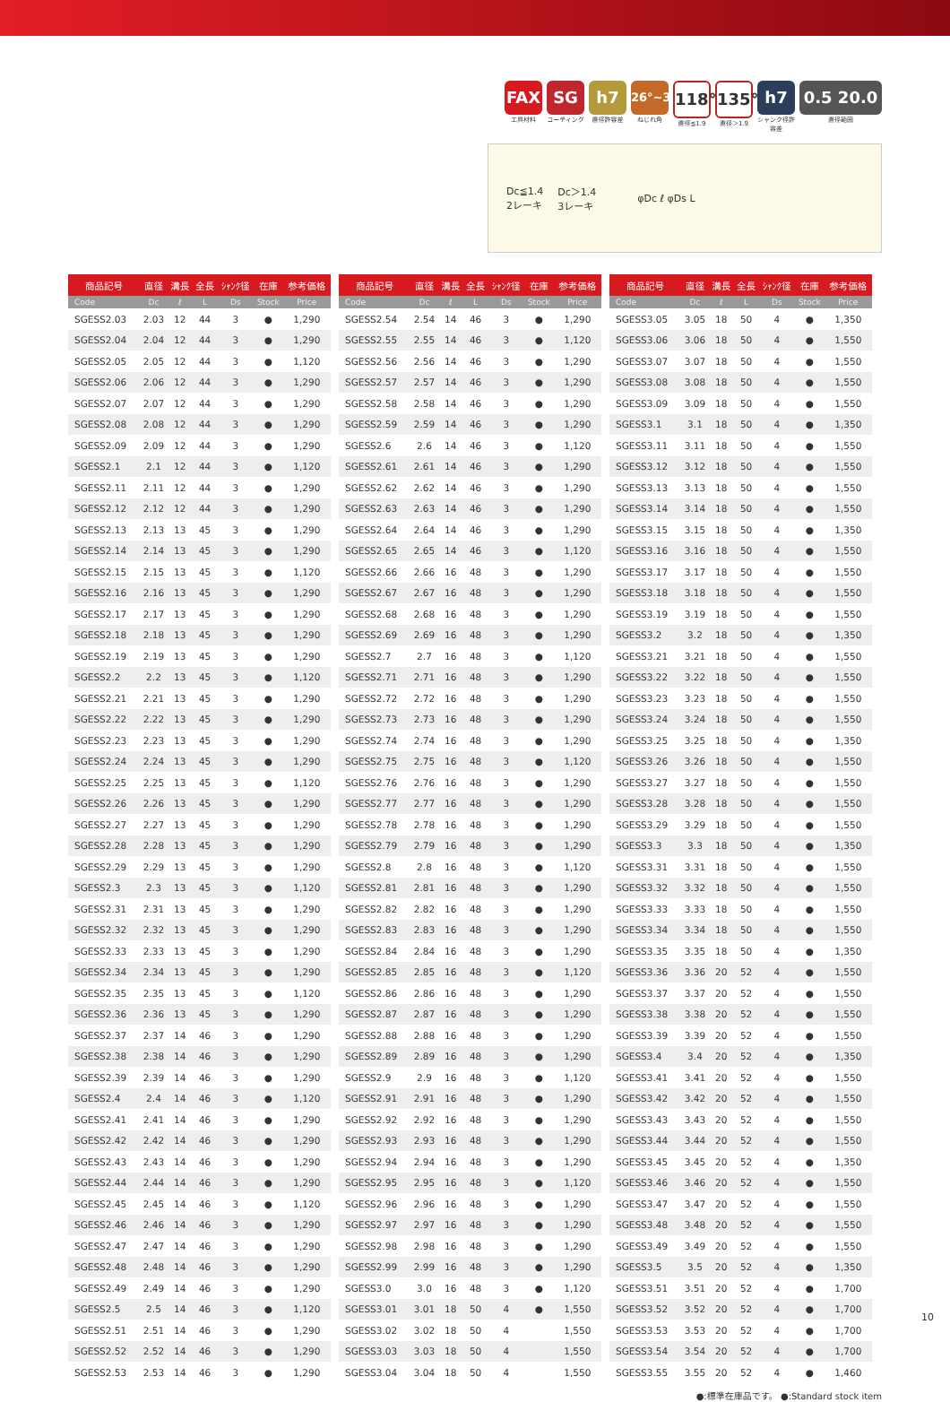FAX
工具材料
SG
コーティング
h7
直径許容差
26°~33°
ねじれ角
118°
直径≦1.9
135°
直径＞1.9
h7
シャンク径許容差
0.5 20.0
直径範囲
Dc≦1.4
2レーキ Dc＞1.4
3レーキ φDc ℓ φDs L
| 商品記号 | 直径 | 溝長 | 全長 | ｼｬﾝｸ径 | 在庫 | 参考価格 |
| --- | --- | --- | --- | --- | --- | --- |
| Code | Dc | ℓ | L | Ds | Stock | Price |
| SGESS2.03 | 2.03 | 12 | 44 | 3 | ● | 1,290 |
| SGESS2.04 | 2.04 | 12 | 44 | 3 | ● | 1,290 |
| SGESS2.05 | 2.05 | 12 | 44 | 3 | ● | 1,120 |
| SGESS2.06 | 2.06 | 12 | 44 | 3 | ● | 1,290 |
| SGESS2.07 | 2.07 | 12 | 44 | 3 | ● | 1,290 |
| SGESS2.08 | 2.08 | 12 | 44 | 3 | ● | 1,290 |
| SGESS2.09 | 2.09 | 12 | 44 | 3 | ● | 1,290 |
| SGESS2.1 | 2.1 | 12 | 44 | 3 | ● | 1,120 |
| SGESS2.11 | 2.11 | 12 | 44 | 3 | ● | 1,290 |
| SGESS2.12 | 2.12 | 12 | 44 | 3 | ● | 1,290 |
| SGESS2.13 | 2.13 | 13 | 45 | 3 | ● | 1,290 |
| SGESS2.14 | 2.14 | 13 | 45 | 3 | ● | 1,290 |
| SGESS2.15 | 2.15 | 13 | 45 | 3 | ● | 1,120 |
| SGESS2.16 | 2.16 | 13 | 45 | 3 | ● | 1,290 |
| SGESS2.17 | 2.17 | 13 | 45 | 3 | ● | 1,290 |
| SGESS2.18 | 2.18 | 13 | 45 | 3 | ● | 1,290 |
| SGESS2.19 | 2.19 | 13 | 45 | 3 | ● | 1,290 |
| SGESS2.2 | 2.2 | 13 | 45 | 3 | ● | 1,120 |
| SGESS2.21 | 2.21 | 13 | 45 | 3 | ● | 1,290 |
| SGESS2.22 | 2.22 | 13 | 45 | 3 | ● | 1,290 |
| SGESS2.23 | 2.23 | 13 | 45 | 3 | ● | 1,290 |
| SGESS2.24 | 2.24 | 13 | 45 | 3 | ● | 1,290 |
| SGESS2.25 | 2.25 | 13 | 45 | 3 | ● | 1,120 |
| SGESS2.26 | 2.26 | 13 | 45 | 3 | ● | 1,290 |
| SGESS2.27 | 2.27 | 13 | 45 | 3 | ● | 1,290 |
| SGESS2.28 | 2.28 | 13 | 45 | 3 | ● | 1,290 |
| SGESS2.29 | 2.29 | 13 | 45 | 3 | ● | 1,290 |
| SGESS2.3 | 2.3 | 13 | 45 | 3 | ● | 1,120 |
| SGESS2.31 | 2.31 | 13 | 45 | 3 | ● | 1,290 |
| SGESS2.32 | 2.32 | 13 | 45 | 3 | ● | 1,290 |
| SGESS2.33 | 2.33 | 13 | 45 | 3 | ● | 1,290 |
| SGESS2.34 | 2.34 | 13 | 45 | 3 | ● | 1,290 |
| SGESS2.35 | 2.35 | 13 | 45 | 3 | ● | 1,120 |
| SGESS2.36 | 2.36 | 13 | 45 | 3 | ● | 1,290 |
| SGESS2.37 | 2.37 | 14 | 46 | 3 | ● | 1,290 |
| SGESS2.38 | 2.38 | 14 | 46 | 3 | ● | 1,290 |
| SGESS2.39 | 2.39 | 14 | 46 | 3 | ● | 1,290 |
| SGESS2.4 | 2.4 | 14 | 46 | 3 | ● | 1,120 |
| SGESS2.41 | 2.41 | 14 | 46 | 3 | ● | 1,290 |
| SGESS2.42 | 2.42 | 14 | 46 | 3 | ● | 1,290 |
| SGESS2.43 | 2.43 | 14 | 46 | 3 | ● | 1,290 |
| SGESS2.44 | 2.44 | 14 | 46 | 3 | ● | 1,290 |
| SGESS2.45 | 2.45 | 14 | 46 | 3 | ● | 1,120 |
| SGESS2.46 | 2.46 | 14 | 46 | 3 | ● | 1,290 |
| SGESS2.47 | 2.47 | 14 | 46 | 3 | ● | 1,290 |
| SGESS2.48 | 2.48 | 14 | 46 | 3 | ● | 1,290 |
| SGESS2.49 | 2.49 | 14 | 46 | 3 | ● | 1,290 |
| SGESS2.5 | 2.5 | 14 | 46 | 3 | ● | 1,120 |
| SGESS2.51 | 2.51 | 14 | 46 | 3 | ● | 1,290 |
| SGESS2.52 | 2.52 | 14 | 46 | 3 | ● | 1,290 |
| SGESS2.53 | 2.53 | 14 | 46 | 3 | ● | 1,290 |
| 商品記号 | 直径 | 溝長 | 全長 | ｼｬﾝｸ径 | 在庫 | 参考価格 |
| --- | --- | --- | --- | --- | --- | --- |
| Code | Dc | ℓ | L | Ds | Stock | Price |
| SGESS2.54 | 2.54 | 14 | 46 | 3 | ● | 1,290 |
| SGESS2.55 | 2.55 | 14 | 46 | 3 | ● | 1,120 |
| SGESS2.56 | 2.56 | 14 | 46 | 3 | ● | 1,290 |
| SGESS2.57 | 2.57 | 14 | 46 | 3 | ● | 1,290 |
| SGESS2.58 | 2.58 | 14 | 46 | 3 | ● | 1,290 |
| SGESS2.59 | 2.59 | 14 | 46 | 3 | ● | 1,290 |
| SGESS2.6 | 2.6 | 14 | 46 | 3 | ● | 1,120 |
| SGESS2.61 | 2.61 | 14 | 46 | 3 | ● | 1,290 |
| SGESS2.62 | 2.62 | 14 | 46 | 3 | ● | 1,290 |
| SGESS2.63 | 2.63 | 14 | 46 | 3 | ● | 1,290 |
| SGESS2.64 | 2.64 | 14 | 46 | 3 | ● | 1,290 |
| SGESS2.65 | 2.65 | 14 | 46 | 3 | ● | 1,120 |
| SGESS2.66 | 2.66 | 16 | 48 | 3 | ● | 1,290 |
| SGESS2.67 | 2.67 | 16 | 48 | 3 | ● | 1,290 |
| SGESS2.68 | 2.68 | 16 | 48 | 3 | ● | 1,290 |
| SGESS2.69 | 2.69 | 16 | 48 | 3 | ● | 1,290 |
| SGESS2.7 | 2.7 | 16 | 48 | 3 | ● | 1,120 |
| SGESS2.71 | 2.71 | 16 | 48 | 3 | ● | 1,290 |
| SGESS2.72 | 2.72 | 16 | 48 | 3 | ● | 1,290 |
| SGESS2.73 | 2.73 | 16 | 48 | 3 | ● | 1,290 |
| SGESS2.74 | 2.74 | 16 | 48 | 3 | ● | 1,290 |
| SGESS2.75 | 2.75 | 16 | 48 | 3 | ● | 1,120 |
| SGESS2.76 | 2.76 | 16 | 48 | 3 | ● | 1,290 |
| SGESS2.77 | 2.77 | 16 | 48 | 3 | ● | 1,290 |
| SGESS2.78 | 2.78 | 16 | 48 | 3 | ● | 1,290 |
| SGESS2.79 | 2.79 | 16 | 48 | 3 | ● | 1,290 |
| SGESS2.8 | 2.8 | 16 | 48 | 3 | ● | 1,120 |
| SGESS2.81 | 2.81 | 16 | 48 | 3 | ● | 1,290 |
| SGESS2.82 | 2.82 | 16 | 48 | 3 | ● | 1,290 |
| SGESS2.83 | 2.83 | 16 | 48 | 3 | ● | 1,290 |
| SGESS2.84 | 2.84 | 16 | 48 | 3 | ● | 1,290 |
| SGESS2.85 | 2.85 | 16 | 48 | 3 | ● | 1,120 |
| SGESS2.86 | 2.86 | 16 | 48 | 3 | ● | 1,290 |
| SGESS2.87 | 2.87 | 16 | 48 | 3 | ● | 1,290 |
| SGESS2.88 | 2.88 | 16 | 48 | 3 | ● | 1,290 |
| SGESS2.89 | 2.89 | 16 | 48 | 3 | ● | 1,290 |
| SGESS2.9 | 2.9 | 16 | 48 | 3 | ● | 1,120 |
| SGESS2.91 | 2.91 | 16 | 48 | 3 | ● | 1,290 |
| SGESS2.92 | 2.92 | 16 | 48 | 3 | ● | 1,290 |
| SGESS2.93 | 2.93 | 16 | 48 | 3 | ● | 1,290 |
| SGESS2.94 | 2.94 | 16 | 48 | 3 | ● | 1,290 |
| SGESS2.95 | 2.95 | 16 | 48 | 3 | ● | 1,120 |
| SGESS2.96 | 2.96 | 16 | 48 | 3 | ● | 1,290 |
| SGESS2.97 | 2.97 | 16 | 48 | 3 | ● | 1,290 |
| SGESS2.98 | 2.98 | 16 | 48 | 3 | ● | 1,290 |
| SGESS2.99 | 2.99 | 16 | 48 | 3 | ● | 1,290 |
| SGESS3.0 | 3.0 | 16 | 48 | 3 | ● | 1,120 |
| SGESS3.01 | 3.01 | 18 | 50 | 4 | ● | 1,550 |
| SGESS3.02 | 3.02 | 18 | 50 | 4 | | 1,550 |
| SGESS3.03 | 3.03 | 18 | 50 | 4 | | 1,550 |
| SGESS3.04 | 3.04 | 18 | 50 | 4 | | 1,550 |
| 商品記号 | 直径 | 溝長 | 全長 | ｼｬﾝｸ径 | 在庫 | 参考価格 |
| --- | --- | --- | --- | --- | --- | --- |
| Code | Dc | ℓ | L | Ds | Stock | Price |
| SGESS3.05 | 3.05 | 18 | 50 | 4 | ● | 1,350 |
| SGESS3.06 | 3.06 | 18 | 50 | 4 | ● | 1,550 |
| SGESS3.07 | 3.07 | 18 | 50 | 4 | ● | 1,550 |
| SGESS3.08 | 3.08 | 18 | 50 | 4 | ● | 1,550 |
| SGESS3.09 | 3.09 | 18 | 50 | 4 | ● | 1,550 |
| SGESS3.1 | 3.1 | 18 | 50 | 4 | ● | 1,350 |
| SGESS3.11 | 3.11 | 18 | 50 | 4 | ● | 1,550 |
| SGESS3.12 | 3.12 | 18 | 50 | 4 | ● | 1,550 |
| SGESS3.13 | 3.13 | 18 | 50 | 4 | ● | 1,550 |
| SGESS3.14 | 3.14 | 18 | 50 | 4 | ● | 1,550 |
| SGESS3.15 | 3.15 | 18 | 50 | 4 | ● | 1,350 |
| SGESS3.16 | 3.16 | 18 | 50 | 4 | ● | 1,550 |
| SGESS3.17 | 3.17 | 18 | 50 | 4 | ● | 1,550 |
| SGESS3.18 | 3.18 | 18 | 50 | 4 | ● | 1,550 |
| SGESS3.19 | 3.19 | 18 | 50 | 4 | ● | 1,550 |
| SGESS3.2 | 3.2 | 18 | 50 | 4 | ● | 1,350 |
| SGESS3.21 | 3.21 | 18 | 50 | 4 | ● | 1,550 |
| SGESS3.22 | 3.22 | 18 | 50 | 4 | ● | 1,550 |
| SGESS3.23 | 3.23 | 18 | 50 | 4 | ● | 1,550 |
| SGESS3.24 | 3.24 | 18 | 50 | 4 | ● | 1,550 |
| SGESS3.25 | 3.25 | 18 | 50 | 4 | ● | 1,350 |
| SGESS3.26 | 3.26 | 18 | 50 | 4 | ● | 1,550 |
| SGESS3.27 | 3.27 | 18 | 50 | 4 | ● | 1,550 |
| SGESS3.28 | 3.28 | 18 | 50 | 4 | ● | 1,550 |
| SGESS3.29 | 3.29 | 18 | 50 | 4 | ● | 1,550 |
| SGESS3.3 | 3.3 | 18 | 50 | 4 | ● | 1,350 |
| SGESS3.31 | 3.31 | 18 | 50 | 4 | ● | 1,550 |
| SGESS3.32 | 3.32 | 18 | 50 | 4 | ● | 1,550 |
| SGESS3.33 | 3.33 | 18 | 50 | 4 | ● | 1,550 |
| SGESS3.34 | 3.34 | 18 | 50 | 4 | ● | 1,550 |
| SGESS3.35 | 3.35 | 18 | 50 | 4 | ● | 1,350 |
| SGESS3.36 | 3.36 | 20 | 52 | 4 | ● | 1,550 |
| SGESS3.37 | 3.37 | 20 | 52 | 4 | ● | 1,550 |
| SGESS3.38 | 3.38 | 20 | 52 | 4 | ● | 1,550 |
| SGESS3.39 | 3.39 | 20 | 52 | 4 | ● | 1,550 |
| SGESS3.4 | 3.4 | 20 | 52 | 4 | ● | 1,350 |
| SGESS3.41 | 3.41 | 20 | 52 | 4 | ● | 1,550 |
| SGESS3.42 | 3.42 | 20 | 52 | 4 | ● | 1,550 |
| SGESS3.43 | 3.43 | 20 | 52 | 4 | ● | 1,550 |
| SGESS3.44 | 3.44 | 20 | 52 | 4 | ● | 1,550 |
| SGESS3.45 | 3.45 | 20 | 52 | 4 | ● | 1,350 |
| SGESS3.46 | 3.46 | 20 | 52 | 4 | ● | 1,550 |
| SGESS3.47 | 3.47 | 20 | 52 | 4 | ● | 1,550 |
| SGESS3.48 | 3.48 | 20 | 52 | 4 | ● | 1,550 |
| SGESS3.49 | 3.49 | 20 | 52 | 4 | ● | 1,550 |
| SGESS3.5 | 3.5 | 20 | 52 | 4 | ● | 1,350 |
| SGESS3.51 | 3.51 | 20 | 52 | 4 | ● | 1,700 |
| SGESS3.52 | 3.52 | 20 | 52 | 4 | ● | 1,700 |
| SGESS3.53 | 3.53 | 20 | 52 | 4 | ● | 1,700 |
| SGESS3.54 | 3.54 | 20 | 52 | 4 | ● | 1,700 |
| SGESS3.55 | 3.55 | 20 | 52 | 4 | ● | 1,460 |
●:標準在庫品です。 ●:Standard stock item
10